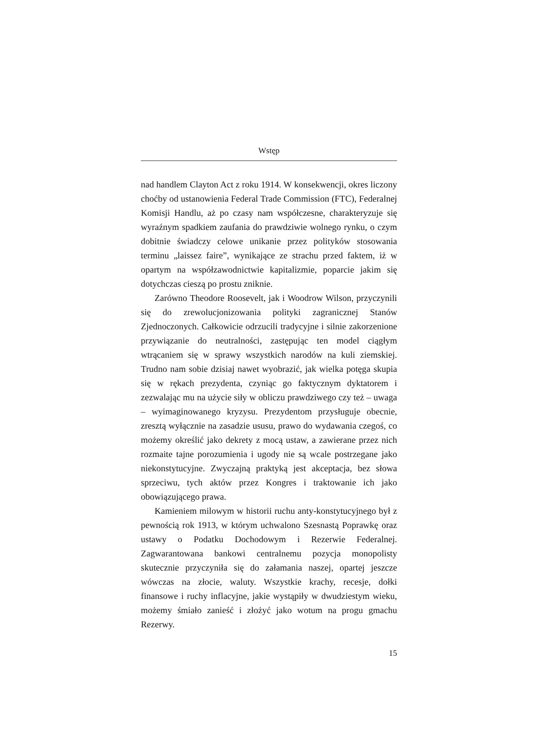Wstęp
nad handlem Clayton Act z roku 1914. W konsekwencji, okres liczony choćby od ustanowienia Federal Trade Commission (FTC), Federalnej Komisji Handlu, aż po czasy nam współczesne, charakteryzuje się wyraźnym spadkiem zaufania do prawdziwie wolnego rynku, o czym dobitnie świadczy celowe unikanie przez polityków stosowania terminu „laissez faire”, wynikające ze strachu przed faktem, iż w opartym na współzawodnictwie kapitalizmie, poparcie jakim się dotychczas cieszą po prostu zniknie.
Zarówno Theodore Roosevelt, jak i Woodrow Wilson, przyczynili się do zrewolucjonizowania polityki zagranicznej Stanów Zjednoczonych. Całkowicie odrzucili tradycyjne i silnie zakorzenione przywiązanie do neutralności, zastępując ten model ciągłym wtrącaniem się w sprawy wszystkich narodów na kuli ziemskiej. Trudno nam sobie dzisiaj nawet wyobrazić, jak wielka potęga skupia się w rękach prezydenta, czyniąc go faktycznym dyktatorem i zezwalając mu na użycie siły w obliczu prawdziwego czy też – uwaga – wyimaginowanego kryzysu. Prezydentom przysługuje obecnie, zresztą wyłącznie na zasadzie ususu, prawo do wydawania czegoś, co możemy określić jako dekrety z mocą ustaw, a zawierane przez nich rozmaite tajne porozumienia i ugody nie są wcale postrzegane jako niekonstytucyjne. Zwyczajną praktyką jest akceptacja, bez słowa sprzeciwu, tych aktów przez Kongres i traktowanie ich jako obowiązującego prawa.
Kamieniem milowym w historii ruchu anty-konstytucyjnego był z pewnością rok 1913, w którym uchwalono Szesnastą Poprawkę oraz ustawy o Podatku Dochodowym i Rezerwie Federalnej. Zagwarantowana bankowi centralnemu pozycja monopolisty skutecznie przyczyniła się do załamania naszej, opartej jeszcze wówczas na złocie, waluty. Wszystkie krachy, recesje, dołki finansowe i ruchy inflacyjne, jakie wystąpiły w dwudziestym wieku, możemy śmiało zanieść i złożyć jako wotum na progu gmachu Rezerwy.
15